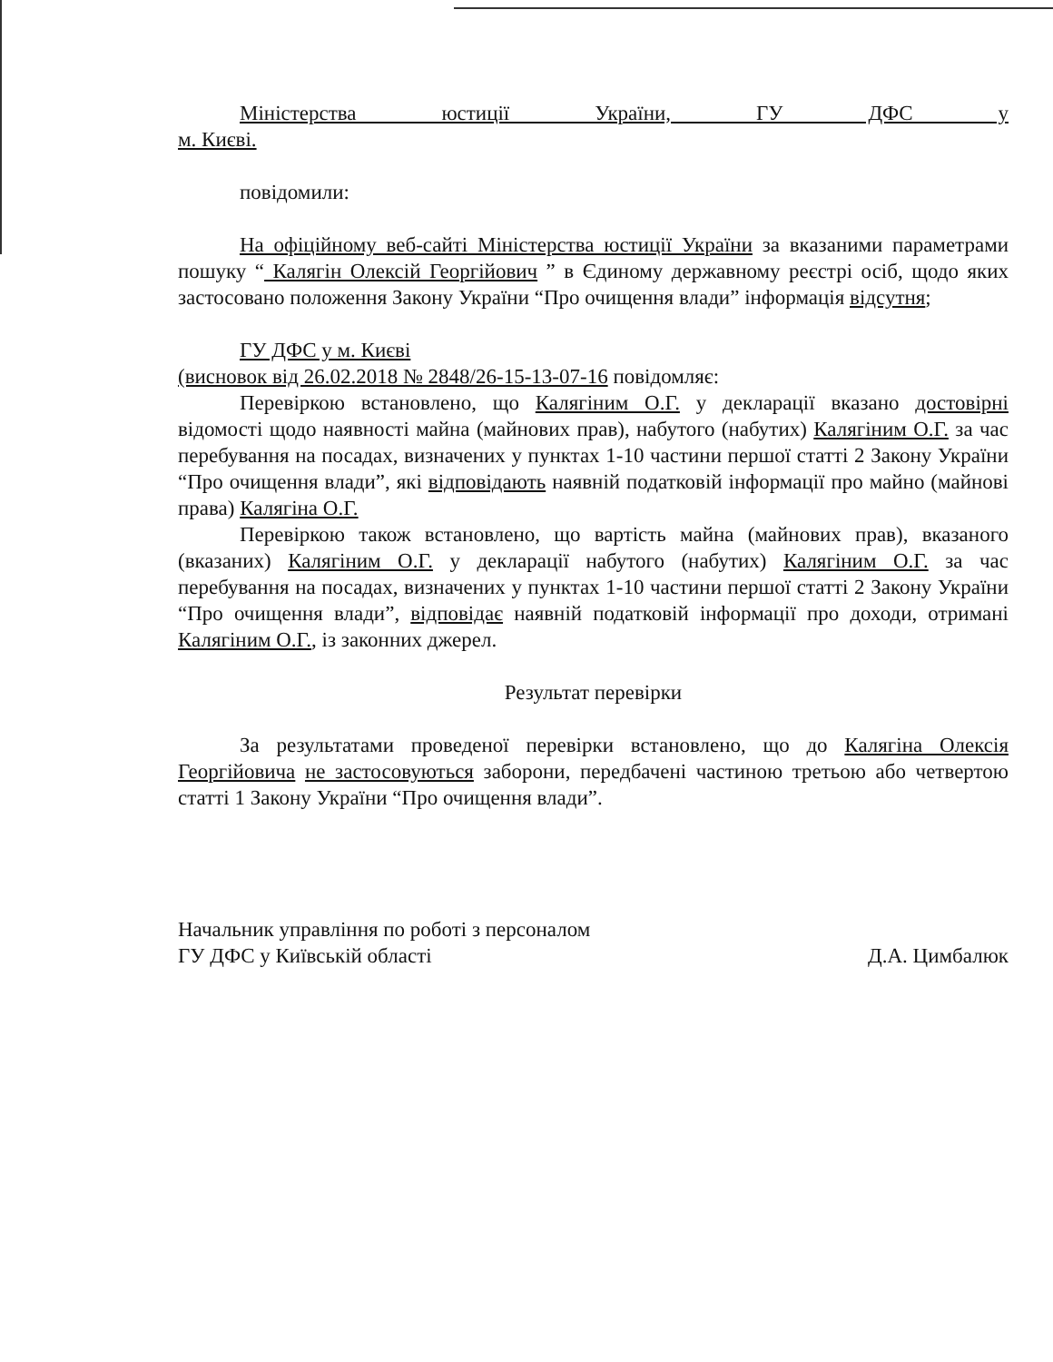Міністерства юстиції України, ГУ ДФС у
м. Києві.
повідомили:
На офіційному веб-сайті Міністерства юстиції України за вказаними параметрами пошуку “ Калягін Олексій Георгійович ” в Єдиному державному реєстрі осіб, щодо яких застосовано положення Закону України “Про очищення влади” інформація відсутня;
ГУ ДФС у м. Києві
(висновок від 26.02.2018 № 2848/26-15-13-07-16 повідомляє:
Перевіркою встановлено, що Калягіним О.Г. у декларації вказано достовірні відомості щодо наявності майна (майнових прав), набутого (набутих) Калягіним О.Г. за час перебування на посадах, визначених у пунктах 1-10 частини першої статті 2 Закону України “Про очищення влади”, які відповідають наявній податковій інформації про майно (майнові права) Калягіна О.Г.
Перевіркою також встановлено, що вартість майна (майнових прав), вказаного (вказаних) Калягіним О.Г. у декларації набутого (набутих) Калягіним О.Г. за час перебування на посадах, визначених у пунктах 1-10 частини першої статті 2 Закону України “Про очищення влади”, відповідає наявній податковій інформації про доходи, отримані Калягіним О.Г., із законних джерел.
Результат перевірки
За результатами проведеної перевірки встановлено, що до Калягіна Олексія Георгійовича не застосовуються заборони, передбачені частиною третьою або четвертою статті 1 Закону України “Про очищення влади”.
Начальник управління по роботі з персоналом
ГУ ДФС у Київській області
Д.А. Цимбалюк